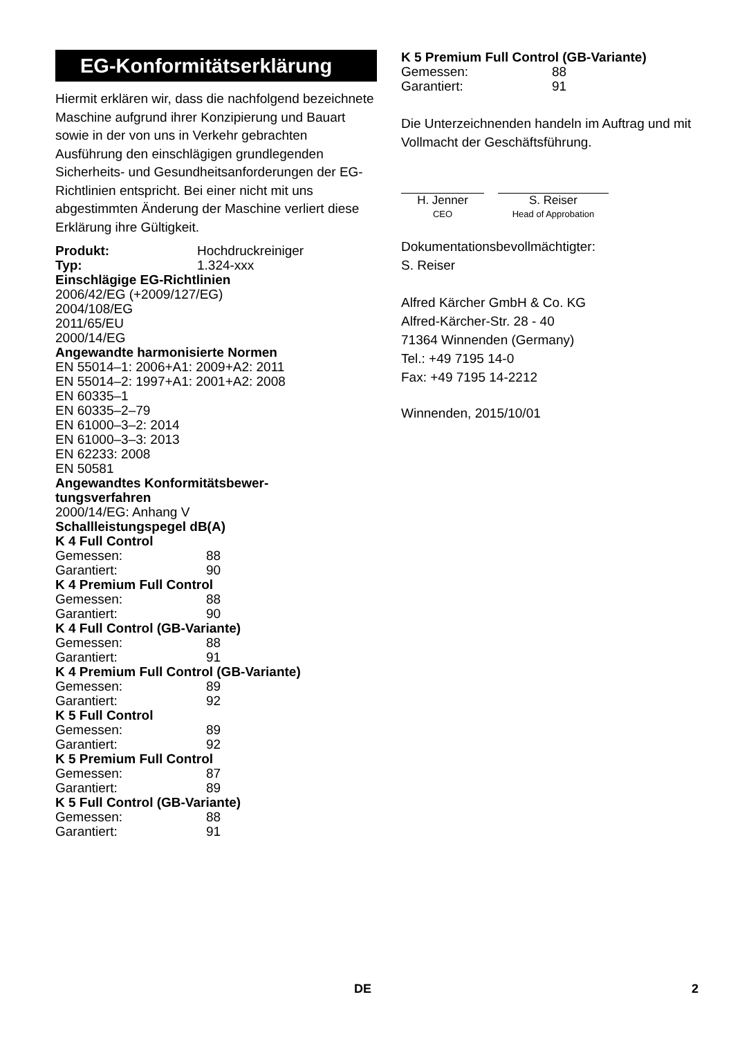EG-Konformitätserklärung
Hiermit erklären wir, dass die nachfolgend bezeichnete Maschine aufgrund ihrer Konzipierung und Bauart sowie in der von uns in Verkehr gebrachten Ausführung den einschlägigen grundlegenden Sicherheits- und Gesundheitsanforderungen der EG-Richtlinien entspricht. Bei einer nicht mit uns abgestimmten Änderung der Maschine verliert diese Erklärung ihre Gültigkeit.
Produkt: Hochdruckreiniger
Typ: 1.324-xxx
Einschlägige EG-Richtlinien
2006/42/EG (+2009/127/EG)
2004/108/EG
2011/65/EU
2000/14/EG
Angewandte harmonisierte Normen
EN 55014–1: 2006+A1: 2009+A2: 2011
EN 55014–2: 1997+A1: 2001+A2: 2008
EN 60335–1
EN 60335–2–79
EN 61000–3–2: 2014
EN 61000–3–3: 2013
EN 62233: 2008
EN 50581
Angewandtes Konformitätsbewer-
tungsverfahren
2000/14/EG: Anhang V
Schallleistungspegel dB(A)
K 4 Full Control
Gemessen: 88
Garantiert: 90
K 4 Premium Full Control
Gemessen: 88
Garantiert: 90
K 4 Full Control (GB-Variante)
Gemessen: 88
Garantiert: 91
K 4 Premium Full Control (GB-Variante)
Gemessen: 89
Garantiert: 92
K 5 Full Control
Gemessen: 89
Garantiert: 92
K 5 Premium Full Control
Gemessen: 87
Garantiert: 89
K 5 Full Control (GB-Variante)
Gemessen: 88
Garantiert: 91
K 5 Premium Full Control (GB-Variante)
Gemessen: 88
Garantiert: 91
Die Unterzeichnenden handeln im Auftrag und mit Vollmacht der Geschäftsführung.
H. Jenner
CEO
S. Reiser
Head of Approbation
Dokumentationsbevollmächtigter:
S. Reiser
Alfred Kärcher GmbH & Co. KG
Alfred-Kärcher-Str. 28 - 40
71364 Winnenden (Germany)
Tel.: +49 7195 14-0
Fax: +49 7195 14-2212
Winnenden, 2015/10/01
DE 2